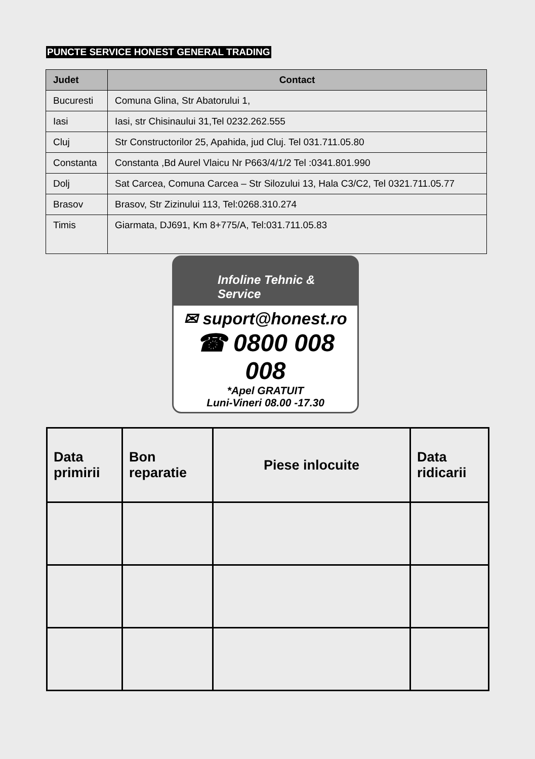PUNCTE SERVICE HONEST GENERAL TRADING
| Judet | Contact |
| --- | --- |
| Bucuresti | Comuna Glina, Str Abatorului 1, |
| Iasi | Iasi, str Chisinaului 31,Tel 0232.262.555 |
| Cluj | Str Constructorilor 25, Apahida, jud Cluj. Tel 031.711.05.80 |
| Constanta | Constanta ,Bd Aurel Vlaicu Nr P663/4/1/2 Tel :0341.801.990 |
| Dolj | Sat Carcea, Comuna Carcea – Str Silozului 13, Hala C3/C2, Tel 0321.711.05.77 |
| Brasov | Brasov, Str Zizinului 113, Tel:0268.310.274 |
| Timis | Giarmata, DJ691, Km 8+775/A, Tel:031.711.05.83 |
Infoline Tehnic & Service
✉ suport@honest.ro
☎ 0800 008 008
*Apel GRATUIT
Luni-Vineri 08.00 -17.30
| Data primirii | Bon reparatie | Piese inlocuite | Data ridicarii |
| --- | --- | --- | --- |